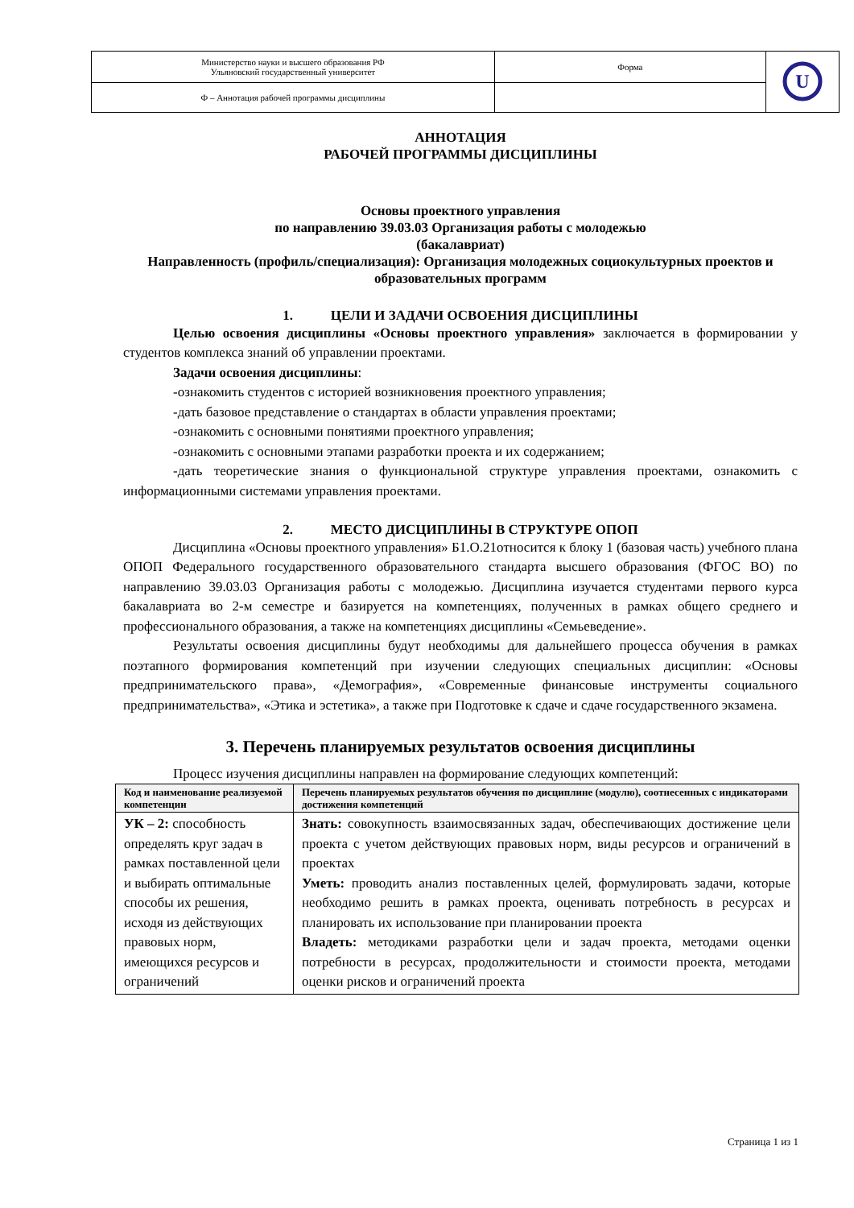| Министерство науки и высшего образования РФ Ульяновский государственный университет | Форма | U |
| Ф – Аннотация рабочей программы дисциплины | | |
АННОТАЦИЯ
РАБОЧЕЙ ПРОГРАММЫ ДИСЦИПЛИНЫ
Основы проектного управления
по направлению 39.03.03 Организация работы с молодежью
(бакалавриат)
Направленность (профиль/специализация): Организация молодежных социокультурных проектов и образовательных программ
1. ЦЕЛИ И ЗАДАЧИ ОСВОЕНИЯ ДИСЦИПЛИНЫ
Целью освоения дисциплины «Основы проектного управления» заключается в формировании у студентов комплекса знаний об управлении проектами.
Задачи освоения дисциплины:
-ознакомить студентов с историей возникновения проектного управления;
-дать базовое представление о стандартах в области управления проектами;
-ознакомить с основными понятиями проектного управления;
-ознакомить с основными этапами разработки проекта и их содержанием;
-дать теоретические знания о функциональной структуре управления проектами, ознакомить с информационными системами управления проектами.
2. МЕСТО ДИСЦИПЛИНЫ В СТРУКТУРЕ ОПОП
Дисциплина «Основы проектного управления» Б1.О.21относится к блоку 1 (базовая часть) учебного плана ОПОП Федерального государственного образовательного стандарта высшего образования (ФГОС ВО) по направлению 39.03.03 Организация работы с молодежью. Дисциплина изучается студентами первого курса бакалавриата во 2-м семестре и базируется на компетенциях, полученных в рамках общего среднего и профессионального образования, а также на компетенциях дисциплины «Семьеведение».
Результаты освоения дисциплины будут необходимы для дальнейшего процесса обучения в рамках поэтапного формирования компетенций при изучении следующих специальных дисциплин: «Основы предпринимательского права», «Демография», «Современные финансовые инструменты социального предпринимательства», «Этика и эстетика», а также при Подготовке к сдаче и сдаче государственного экзамена.
3. Перечень планируемых результатов освоения дисциплины
Процесс изучения дисциплины направлен на формирование следующих компетенций:
| Код и наименование реализуемой компетенции | Перечень планируемых результатов обучения по дисциплине (модулю), соотнесенных с индикаторами достижения компетенций |
| --- | --- |
| УК – 2: способность определять круг задач в рамках поставленной цели и выбирать оптимальные способы их решения, исходя из действующих правовых норм, имеющихся ресурсов и ограничений | Знать: совокупность взаимосвязанных задач, обеспечивающих достижение цели проекта с учетом действующих правовых норм, виды ресурсов и ограничений в проектах Уметь: проводить анализ поставленных целей, формулировать задачи, которые необходимо решить в рамках проекта, оценивать потребность в ресурсах и планировать их использование при планировании проекта Владеть: методиками разработки цели и задач проекта, методами оценки потребности в ресурсах, продолжительности и стоимости проекта, методами оценки рисков и ограничений проекта |
Страница 1 из 1